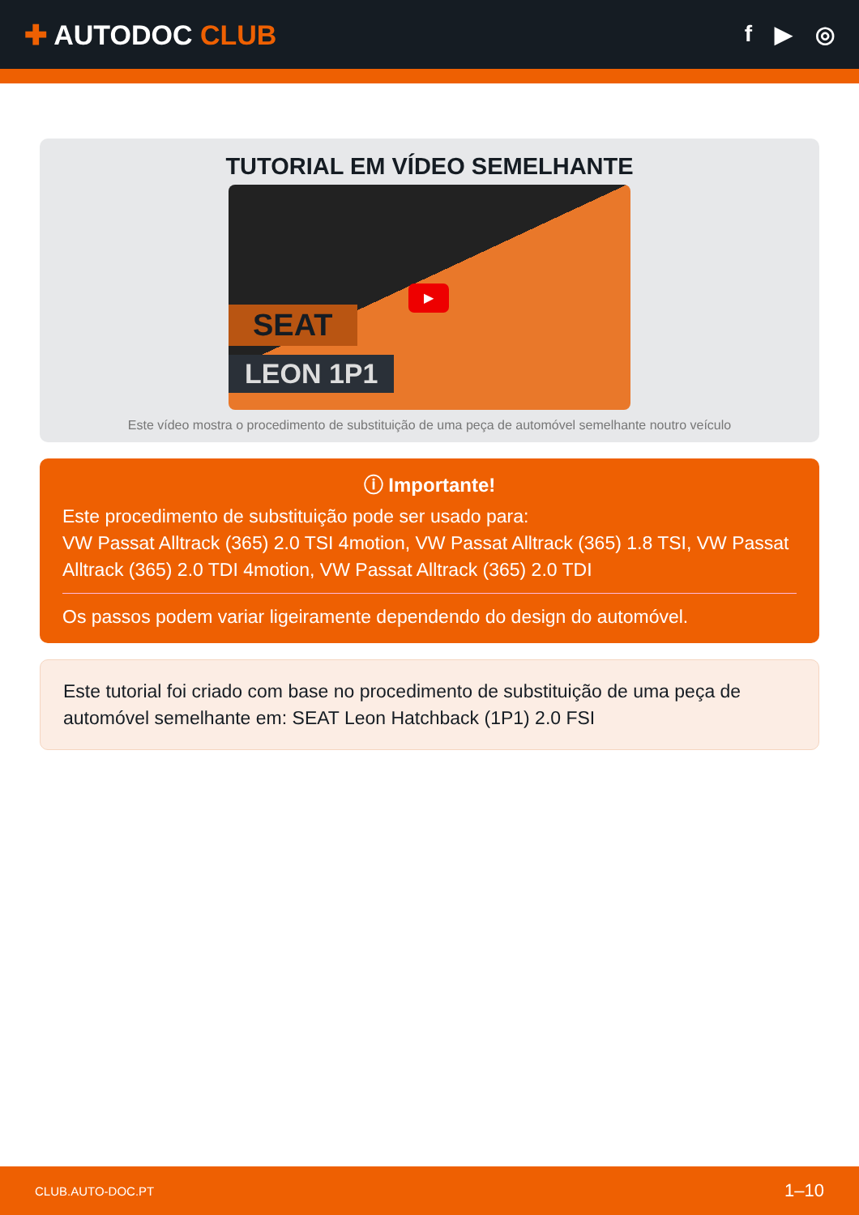✚ AUTODOC CLUB
f ▶ ◎
TUTORIAL EM VÍDEO SEMELHANTE
SEAT
LEON 1P1
▶
Este vídeo mostra o procedimento de substituição de uma peça de automóvel semelhante noutro veículo
ⓘ Importante!
Este procedimento de substituição pode ser usado para:
VW Passat Alltrack (365) 2.0 TSI 4motion, VW Passat Alltrack (365) 1.8 TSI, VW Passat Alltrack (365) 2.0 TDI 4motion, VW Passat Alltrack (365) 2.0 TDI
Os passos podem variar ligeiramente dependendo do design do automóvel.
Este tutorial foi criado com base no procedimento de substituição de uma peça de automóvel semelhante em: SEAT Leon Hatchback (1P1) 2.0 FSI
CLUB.AUTO-DOC.PT 1–10